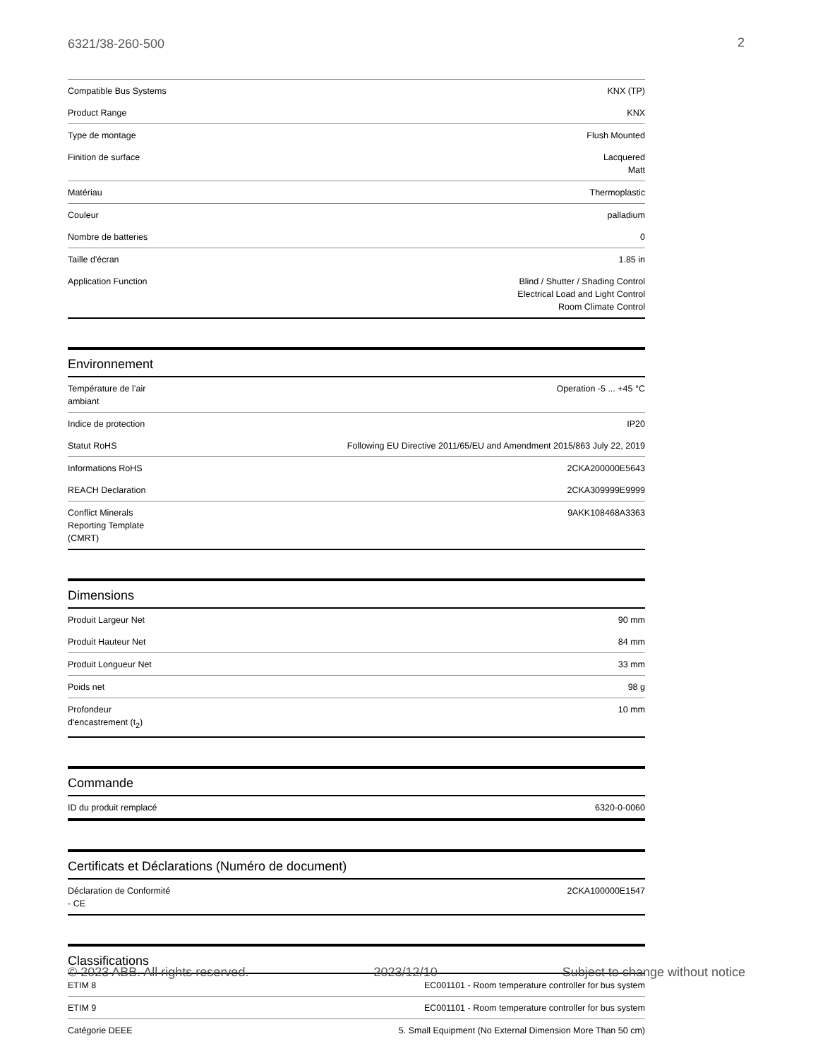6321/38-260-500 2
| Compatible Bus Systems | KNX (TP) |
| Product Range | KNX |
| Type de montage | Flush Mounted |
| Finition de surface | Lacquered Matt |
| Matériau | Thermoplastic |
| Couleur | palladium |
| Nombre de batteries | 0 |
| Taille d'écran | 1.85 in |
| Application Function | Blind / Shutter / Shading Control Electrical Load and Light Control Room Climate Control |
Environnement
| Température de l’air ambiant | Operation -5 ... +45 °C |
| Indice de protection | IP20 |
| Statut RoHS | Following EU Directive 2011/65/EU and Amendment 2015/863 July 22, 2019 |
| Informations RoHS | 2CKA200000E5643 |
| REACH Declaration | 2CKA309999E9999 |
| Conflict Minerals Reporting Template (CMRT) | 9AKK108468A3363 |
Dimensions
| Produit Largeur Net | 90 mm |
| Produit Hauteur Net | 84 mm |
| Produit Longueur Net | 33 mm |
| Poids net | 98 g |
| Profondeur d'encastrement (t<sub>2</sub>) | 10 mm |
Commande
| ID du produit remplacé | 6320-0-0060 |
Certificats et Déclarations (Numéro de document)
| Déclaration de Conformité - CE | 2CKA100000E1547 |
Classifications
| ETIM 8 | EC001101 - Room temperature controller for bus system |
| ETIM 9 | EC001101 - Room temperature controller for bus system |
| Catégorie DEEE | 5. Small Equipment (No External Dimension More Than 50 cm) |
© 2023 ABB. All rights reserved. 2023/12/10 Subject to change without notice